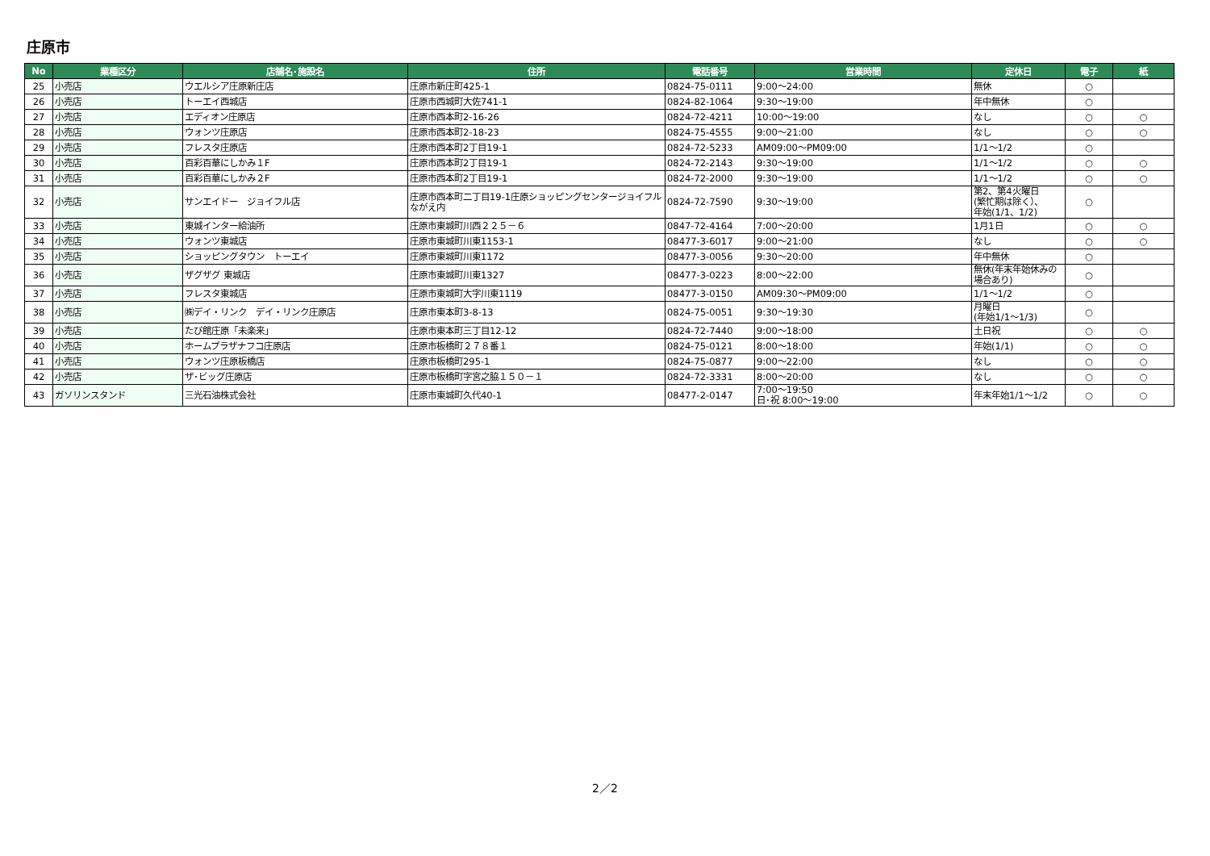庄原市
| No | 業種区分 | 店舗名･施設名 | 住所 | 電話番号 | 営業時間 | 定休日 | 電子 | 紙 |
| --- | --- | --- | --- | --- | --- | --- | --- | --- |
| 25 | 小売店 | ウエルシア庄原新庄店 | 庄原市新庄町425-1 | 0824-75-0111 | 9:00～24:00 | 無休 | ○ | |
| 26 | 小売店 | トーエイ西城店 | 庄原市西城町大佐741-1 | 0824-82-1064 | 9:30～19:00 | 年中無休 | ○ | |
| 27 | 小売店 | エディオン庄原店 | 庄原市西本町2-16-26 | 0824-72-4211 | 10:00～19:00 | なし | ○ | ○ |
| 28 | 小売店 | ウォンツ庄原店 | 庄原市西本町2-18-23 | 0824-75-4555 | 9:00～21:00 | なし | ○ | ○ |
| 29 | 小売店 | フレスタ庄原店 | 庄原市西本町2丁目19-1 | 0824-72-5233 | AM09:00～PM09:00 | 1/1～1/2 | ○ | |
| 30 | 小売店 | 百彩百華にしかみ１F | 庄原市西本町2丁目19-1 | 0824-72-2143 | 9:30～19:00 | 1/1～1/2 | ○ | ○ |
| 31 | 小売店 | 百彩百華にしかみ２F | 庄原市西本町2丁目19-1 | 0824-72-2000 | 9:30～19:00 | 1/1～1/2 | ○ | ○ |
| 32 | 小売店 | サンエイドー ジョイフル店 | 庄原市西本町二丁目19-1庄原ショッピングセンタージョイフルながえ内 | 0824-72-7590 | 9:30～19:00 | 第2、第4火曜日 (繁忙期は除く）、 年始(1/1、1/2) | ○ | |
| 33 | 小売店 | 東城インター給油所 | 庄原市東城町川西２２５－６ | 0847-72-4164 | 7:00～20:00 | 1月1日 | ○ | ○ |
| 34 | 小売店 | ウォンツ東城店 | 庄原市東城町川東1153-1 | 08477-3-6017 | 9:00～21:00 | なし | ○ | ○ |
| 35 | 小売店 | ショッピングタウン トーエイ | 庄原市東城町川東1172 | 08477-3-0056 | 9:30～20:00 | 年中無休 | ○ | |
| 36 | 小売店 | ザグザグ 東城店 | 庄原市東城町川東1327 | 08477-3-0223 | 8:00～22:00 | 無休(年末年始休みの場合あり) | ○ | |
| 37 | 小売店 | フレスタ東城店 | 庄原市東城町大字川東1119 | 08477-3-0150 | AM09:30～PM09:00 | 1/1～1/2 | ○ | |
| 38 | 小売店 | ㈱デイ・リンク デイ・リンク庄原店 | 庄原市東本町3-8-13 | 0824-75-0051 | 9:30～19:30 | 月曜日 (年始1/1～1/3) | ○ | |
| 39 | 小売店 | たび館庄原「未楽来」 | 庄原市東本町三丁目12-12 | 0824-72-7440 | 9:00～18:00 | 土日祝 | ○ | ○ |
| 40 | 小売店 | ホームプラザナフコ庄原店 | 庄原市板橋町２７８番１ | 0824-75-0121 | 8:00～18:00 | 年始(1/1) | ○ | ○ |
| 41 | 小売店 | ウォンツ庄原板橋店 | 庄原市板橋町295-1 | 0824-75-0877 | 9:00～22:00 | なし | ○ | ○ |
| 42 | 小売店 | ザ･ビッグ庄原店 | 庄原市板橋町字宮之脇１５０－１ | 0824-72-3331 | 8:00～20:00 | なし | ○ | ○ |
| 43 | ガソリンスタンド | 三光石油株式会社 | 庄原市東城町久代40-1 | 08477-2-0147 | 7:00～19:50 日･祝 8:00～19:00 | 年末年始1/1～1/2 | ○ | ○ |
2／2